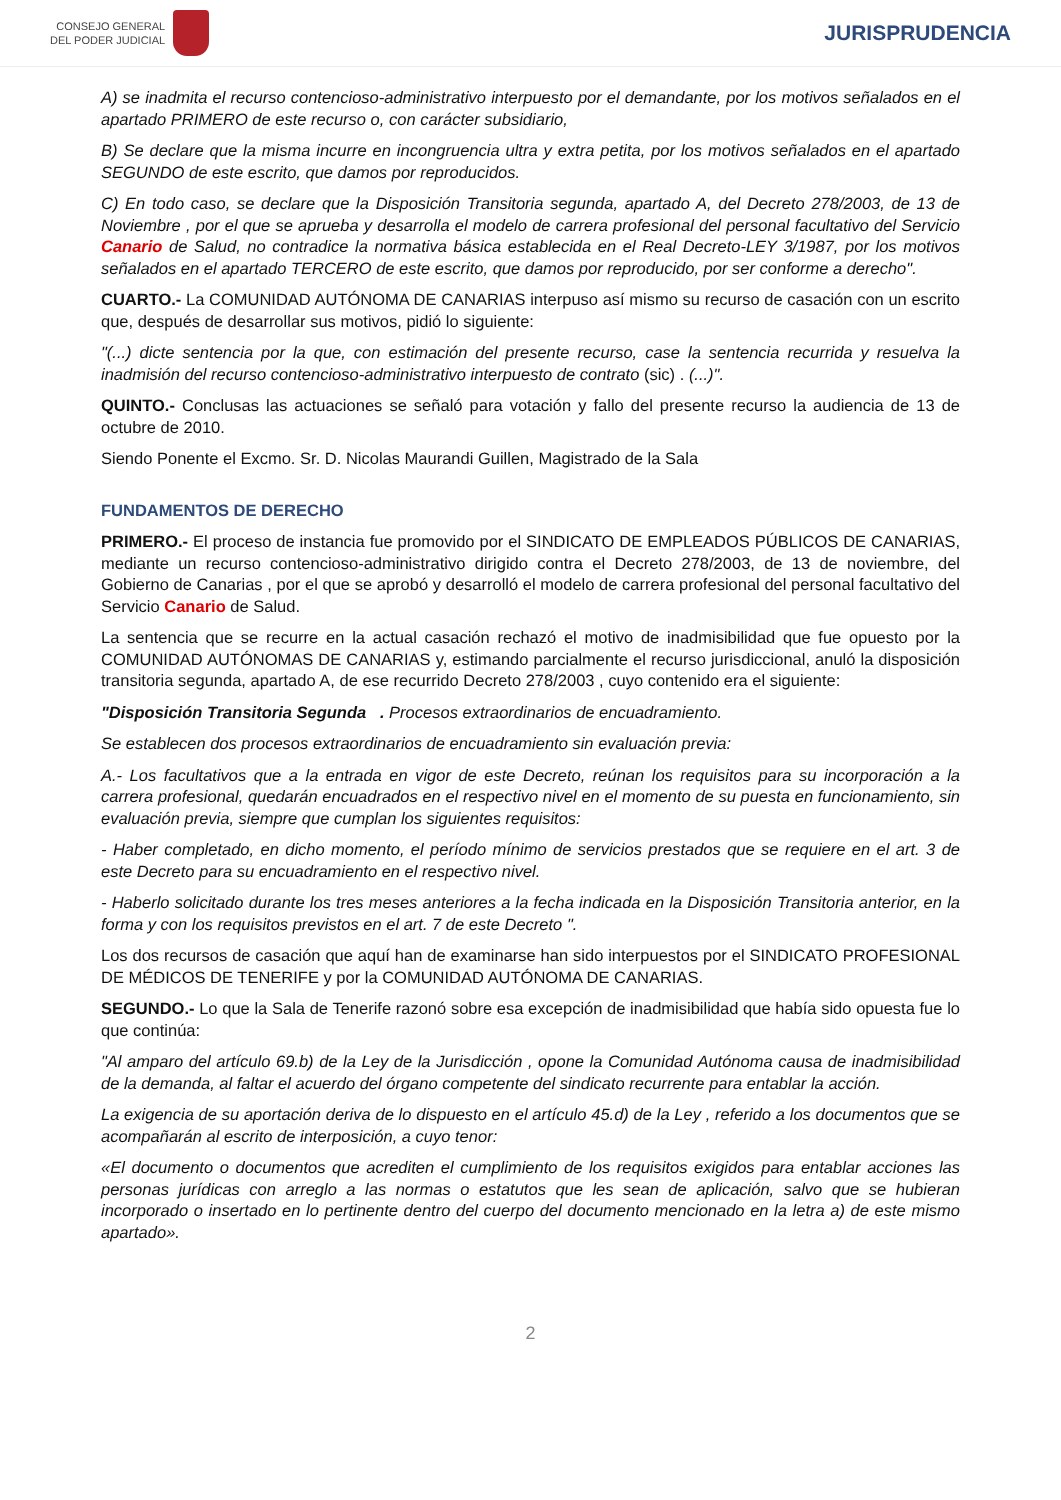CONSEJO GENERAL
DEL PODER JUDICIAL
JURISPRUDENCIA
A) se inadmita el recurso contencioso-administrativo interpuesto por el demandante, por los motivos señalados en el apartado PRIMERO de este recurso o, con carácter subsidiario,
B) Se declare que la misma incurre en incongruencia ultra y extra petita, por los motivos señalados en el apartado SEGUNDO de este escrito, que damos por reproducidos.
C) En todo caso, se declare que la Disposición Transitoria segunda, apartado A, del Decreto 278/2003, de 13 de Noviembre , por el que se aprueba y desarrolla el modelo de carrera profesional del personal facultativo del Servicio Canario de Salud, no contradice la normativa básica establecida en el Real Decreto-LEY 3/1987, por los motivos señalados en el apartado TERCERO de este escrito, que damos por reproducido, por ser conforme a derecho".
CUARTO.- La COMUNIDAD AUTÓNOMA DE CANARIAS interpuso así mismo su recurso de casación con un escrito que, después de desarrollar sus motivos, pidió lo siguiente:
"(...) dicte sentencia por la que, con estimación del presente recurso, case la sentencia recurrida y resuelva la inadmisión del recurso contencioso-administrativo interpuesto de contrato (sic) . (...)".
QUINTO.- Conclusas las actuaciones se señaló para votación y fallo del presente recurso la audiencia de 13 de octubre de 2010.
Siendo Ponente el Excmo. Sr. D. Nicolas Maurandi Guillen, Magistrado de la Sala
FUNDAMENTOS DE DERECHO
PRIMERO.- El proceso de instancia fue promovido por el SINDICATO DE EMPLEADOS PÚBLICOS DE CANARIAS, mediante un recurso contencioso-administrativo dirigido contra el Decreto 278/2003, de 13 de noviembre, del Gobierno de Canarias , por el que se aprobó y desarrolló el modelo de carrera profesional del personal facultativo del Servicio Canario de Salud.
La sentencia que se recurre en la actual casación rechazó el motivo de inadmisibilidad que fue opuesto por la COMUNIDAD AUTÓNOMAS DE CANARIAS y, estimando parcialmente el recurso jurisdiccional, anuló la disposición transitoria segunda, apartado A, de ese recurrido Decreto 278/2003 , cuyo contenido era el siguiente:
"Disposición Transitoria Segunda . Procesos extraordinarios de encuadramiento.
Se establecen dos procesos extraordinarios de encuadramiento sin evaluación previa:
A.- Los facultativos que a la entrada en vigor de este Decreto, reúnan los requisitos para su incorporación a la carrera profesional, quedarán encuadrados en el respectivo nivel en el momento de su puesta en funcionamiento, sin evaluación previa, siempre que cumplan los siguientes requisitos:
- Haber completado, en dicho momento, el período mínimo de servicios prestados que se requiere en el art. 3 de este Decreto para su encuadramiento en el respectivo nivel.
- Haberlo solicitado durante los tres meses anteriores a la fecha indicada en la Disposición Transitoria anterior, en la forma y con los requisitos previstos en el art. 7 de este Decreto ".
Los dos recursos de casación que aquí han de examinarse han sido interpuestos por el SINDICATO PROFESIONAL DE MÉDICOS DE TENERIFE y por la COMUNIDAD AUTÓNOMA DE CANARIAS.
SEGUNDO.- Lo que la Sala de Tenerife razonó sobre esa excepción de inadmisibilidad que había sido opuesta fue lo que continúa:
"Al amparo del artículo 69.b) de la Ley de la Jurisdicción , opone la Comunidad Autónoma causa de inadmisibilidad de la demanda, al faltar el acuerdo del órgano competente del sindicato recurrente para entablar la acción.
La exigencia de su aportación deriva de lo dispuesto en el artículo 45.d) de la Ley , referido a los documentos que se acompañarán al escrito de interposición, a cuyo tenor:
«El documento o documentos que acrediten el cumplimiento de los requisitos exigidos para entablar acciones las personas jurídicas con arreglo a las normas o estatutos que les sean de aplicación, salvo que se hubieran incorporado o insertado en lo pertinente dentro del cuerpo del documento mencionado en la letra a) de este mismo apartado».
2